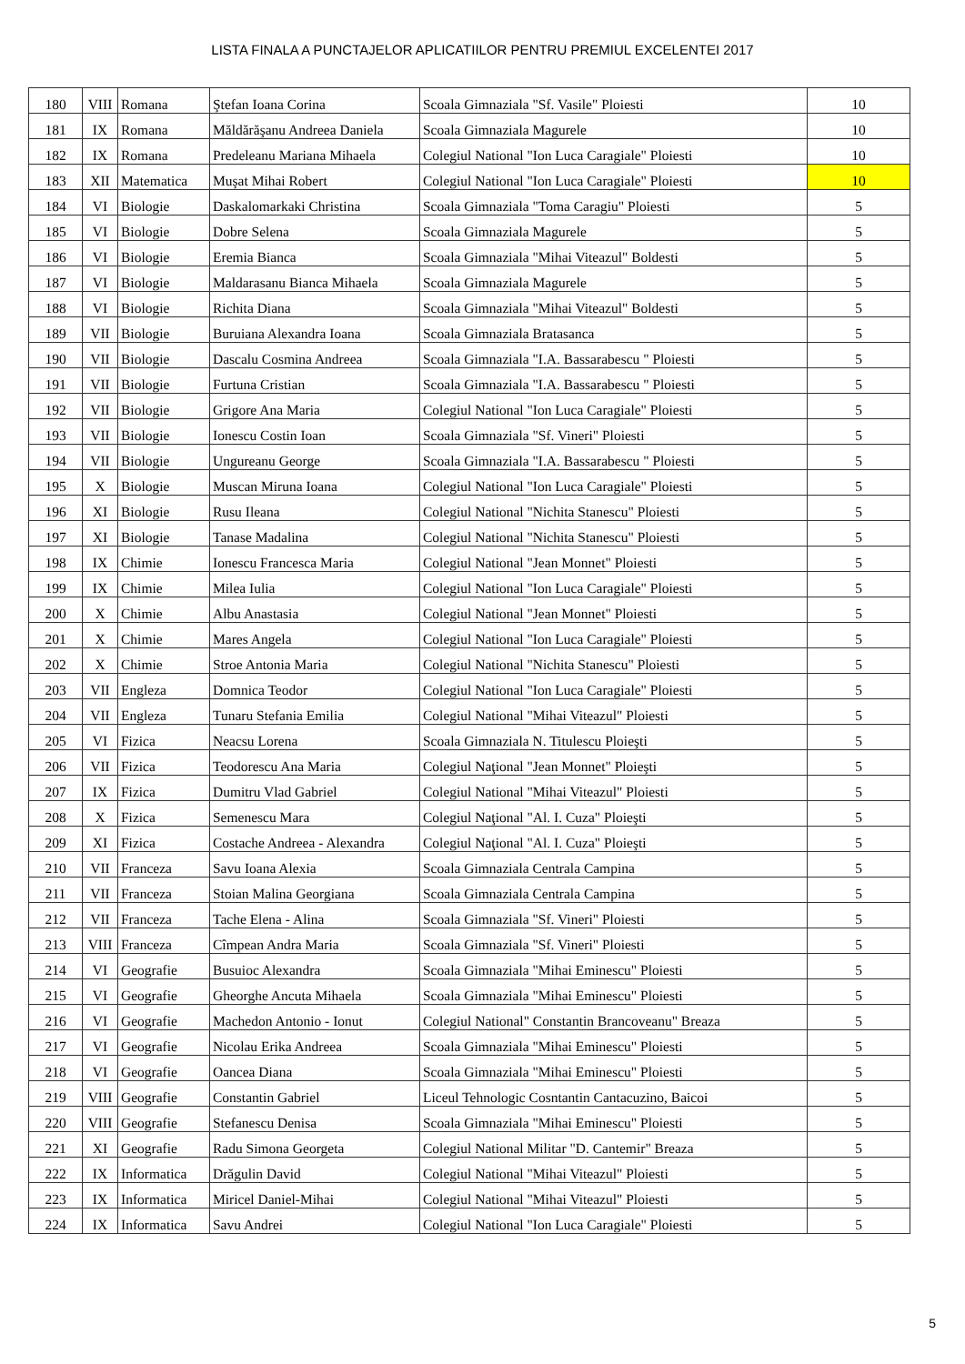LISTA FINALA A PUNCTAJELOR APLICATIILOR PENTRU PREMIUL EXCELENTEI 2017
| 180 | VIII | Romana | Ştefan Ioana Corina | Scoala Gimnaziala "Sf. Vasile" Ploiesti | 10 |
| 181 | IX | Romana | Măldărăşanu Andreea Daniela | Scoala Gimnaziala Magurele | 10 |
| 182 | IX | Romana | Predeleanu Mariana Mihaela | Colegiul National "Ion Luca Caragiale" Ploiesti | 10 |
| 183 | XII | Matematica | Muşat Mihai Robert | Colegiul National "Ion Luca Caragiale" Ploiesti | 10 |
| 184 | VI | Biologie | Daskalomarkaki Christina | Scoala Gimnaziala "Toma Caragiu" Ploiesti | 5 |
| 185 | VI | Biologie | Dobre Selena | Scoala Gimnaziala Magurele | 5 |
| 186 | VI | Biologie | Eremia Bianca | Scoala Gimnaziala "Mihai Viteazul" Boldesti | 5 |
| 187 | VI | Biologie | Maldarasanu Bianca Mihaela | Scoala Gimnaziala Magurele | 5 |
| 188 | VI | Biologie | Richita Diana | Scoala Gimnaziala "Mihai Viteazul" Boldesti | 5 |
| 189 | VII | Biologie | Buruiana Alexandra Ioana | Scoala Gimnaziala Bratasanca | 5 |
| 190 | VII | Biologie | Dascalu Cosmina Andreea | Scoala Gimnaziala "I.A. Bassarabescu " Ploiesti | 5 |
| 191 | VII | Biologie | Furtuna Cristian | Scoala Gimnaziala "I.A. Bassarabescu " Ploiesti | 5 |
| 192 | VII | Biologie | Grigore Ana Maria | Colegiul National "Ion Luca Caragiale" Ploiesti | 5 |
| 193 | VII | Biologie | Ionescu Costin Ioan | Scoala Gimnaziala "Sf. Vineri" Ploiesti | 5 |
| 194 | VII | Biologie | Ungureanu George | Scoala Gimnaziala "I.A. Bassarabescu " Ploiesti | 5 |
| 195 | X | Biologie | Muscan Miruna Ioana | Colegiul National "Ion Luca Caragiale" Ploiesti | 5 |
| 196 | XI | Biologie | Rusu Ileana | Colegiul National "Nichita Stanescu" Ploiesti | 5 |
| 197 | XI | Biologie | Tanase Madalina | Colegiul National "Nichita Stanescu" Ploiesti | 5 |
| 198 | IX | Chimie | Ionescu Francesca Maria | Colegiul National "Jean Monnet" Ploiesti | 5 |
| 199 | IX | Chimie | Milea Iulia | Colegiul National "Ion Luca Caragiale" Ploiesti | 5 |
| 200 | X | Chimie | Albu Anastasia | Colegiul National "Jean Monnet" Ploiesti | 5 |
| 201 | X | Chimie | Mares Angela | Colegiul National "Ion Luca Caragiale" Ploiesti | 5 |
| 202 | X | Chimie | Stroe Antonia Maria | Colegiul National "Nichita Stanescu" Ploiesti | 5 |
| 203 | VII | Engleza | Domnica Teodor | Colegiul National "Ion Luca Caragiale" Ploiesti | 5 |
| 204 | VII | Engleza | Tunaru Stefania Emilia | Colegiul National "Mihai Viteazul" Ploiesti | 5 |
| 205 | VI | Fizica | Neacsu Lorena | Scoala Gimnaziala N. Titulescu Ploieşti | 5 |
| 206 | VII | Fizica | Teodorescu Ana Maria | Colegiul Naţional "Jean Monnet" Ploieşti | 5 |
| 207 | IX | Fizica | Dumitru Vlad Gabriel | Colegiul National "Mihai Viteazul" Ploiesti | 5 |
| 208 | X | Fizica | Semenescu Mara | Colegiul Naţional "Al. I. Cuza" Ploieşti | 5 |
| 209 | XI | Fizica | Costache Andreea - Alexandra | Colegiul Naţional "Al. I. Cuza" Ploieşti | 5 |
| 210 | VII | Franceza | Savu Ioana Alexia | Scoala Gimnaziala Centrala Campina | 5 |
| 211 | VII | Franceza | Stoian Malina Georgiana | Scoala Gimnaziala Centrala Campina | 5 |
| 212 | VII | Franceza | Tache Elena - Alina | Scoala Gimnaziala "Sf. Vineri" Ploiesti | 5 |
| 213 | VIII | Franceza | Cîmpean Andra Maria | Scoala Gimnaziala "Sf. Vineri" Ploiesti | 5 |
| 214 | VI | Geografie | Busuioc Alexandra | Scoala Gimnaziala "Mihai Eminescu" Ploiesti | 5 |
| 215 | VI | Geografie | Gheorghe Ancuta Mihaela | Scoala Gimnaziala "Mihai Eminescu" Ploiesti | 5 |
| 216 | VI | Geografie | Machedon Antonio - Ionut | Colegiul National" Constantin Brancoveanu" Breaza | 5 |
| 217 | VI | Geografie | Nicolau Erika Andreea | Scoala Gimnaziala "Mihai Eminescu" Ploiesti | 5 |
| 218 | VI | Geografie | Oancea Diana | Scoala Gimnaziala "Mihai Eminescu" Ploiesti | 5 |
| 219 | VIII | Geografie | Constantin Gabriel | Liceul Tehnologic Cosntantin Cantacuzino, Baicoi | 5 |
| 220 | VIII | Geografie | Stefanescu Denisa | Scoala Gimnaziala "Mihai Eminescu" Ploiesti | 5 |
| 221 | XI | Geografie | Radu Simona Georgeta | Colegiul National Militar "D. Cantemir" Breaza | 5 |
| 222 | IX | Informatica | Drăgulin David | Colegiul National "Mihai Viteazul" Ploiesti | 5 |
| 223 | IX | Informatica | Miricel Daniel-Mihai | Colegiul National "Mihai Viteazul" Ploiesti | 5 |
| 224 | IX | Informatica | Savu Andrei | Colegiul National "Ion Luca Caragiale" Ploiesti | 5 |
5